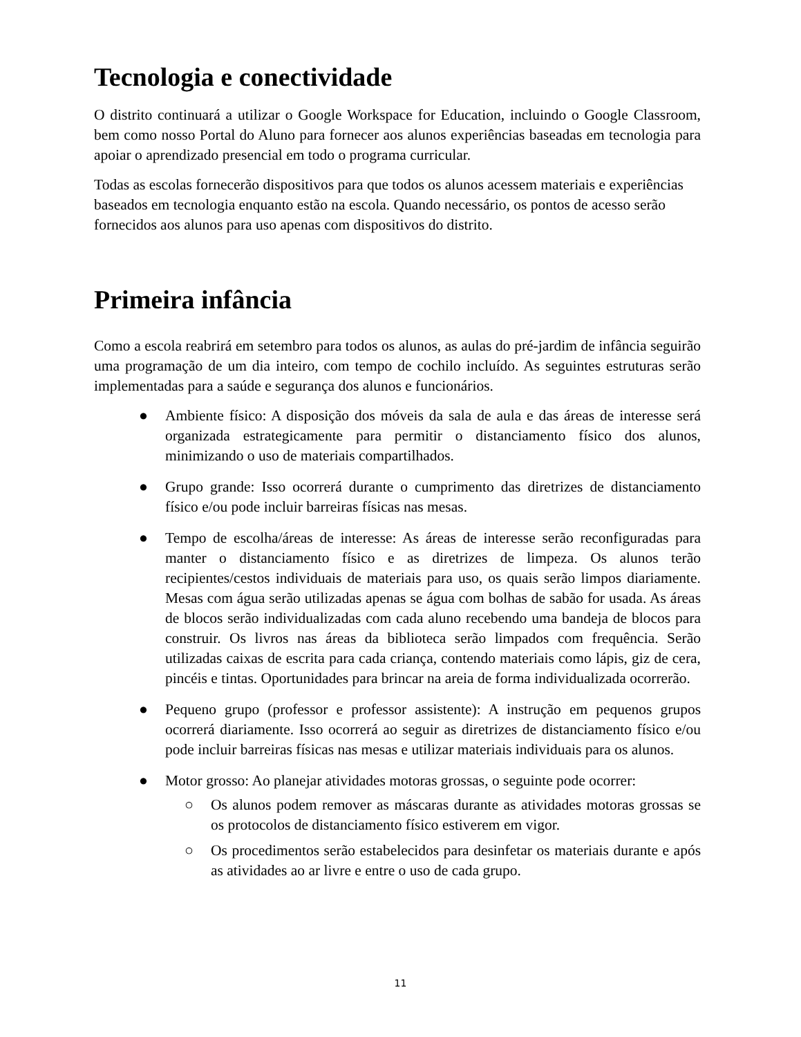Tecnologia e conectividade
O distrito continuará a utilizar o Google Workspace for Education, incluindo o Google Classroom, bem como nosso Portal do Aluno para fornecer aos alunos experiências baseadas em tecnologia para apoiar o aprendizado presencial em todo o programa curricular.
Todas as escolas fornecerão dispositivos para que todos os alunos acessem materiais e experiências baseados em tecnologia enquanto estão na escola. Quando necessário, os pontos de acesso serão fornecidos aos alunos para uso apenas com dispositivos do distrito.
Primeira infância
Como a escola reabrirá em setembro para todos os alunos, as aulas do pré-jardim de infância seguirão uma programação de um dia inteiro, com tempo de cochilo incluído. As seguintes estruturas serão implementadas para a saúde e segurança dos alunos e funcionários.
● Ambiente físico: A disposição dos móveis da sala de aula e das áreas de interesse será organizada estrategicamente para permitir o distanciamento físico dos alunos, minimizando o uso de materiais compartilhados.
● Grupo grande: Isso ocorrerá durante o cumprimento das diretrizes de distanciamento físico e/ou pode incluir barreiras físicas nas mesas.
● Tempo de escolha/áreas de interesse: As áreas de interesse serão reconfiguradas para manter o distanciamento físico e as diretrizes de limpeza. Os alunos terão recipientes/cestos individuais de materiais para uso, os quais serão limpos diariamente. Mesas com água serão utilizadas apenas se água com bolhas de sabão for usada. As áreas de blocos serão individualizadas com cada aluno recebendo uma bandeja de blocos para construir. Os livros nas áreas da biblioteca serão limpados com frequência. Serão utilizadas caixas de escrita para cada criança, contendo materiais como lápis, giz de cera, pincéis e tintas. Oportunidades para brincar na areia de forma individualizada ocorrerão.
● Pequeno grupo (professor e professor assistente): A instrução em pequenos grupos ocorrerá diariamente. Isso ocorrerá ao seguir as diretrizes de distanciamento físico e/ou pode incluir barreiras físicas nas mesas e utilizar materiais individuais para os alunos.
● Motor grosso: Ao planejar atividades motoras grossas, o seguinte pode ocorrer:
○ Os alunos podem remover as máscaras durante as atividades motoras grossas se os protocolos de distanciamento físico estiverem em vigor.
○ Os procedimentos serão estabelecidos para desinfetar os materiais durante e após as atividades ao ar livre e entre o uso de cada grupo.
11